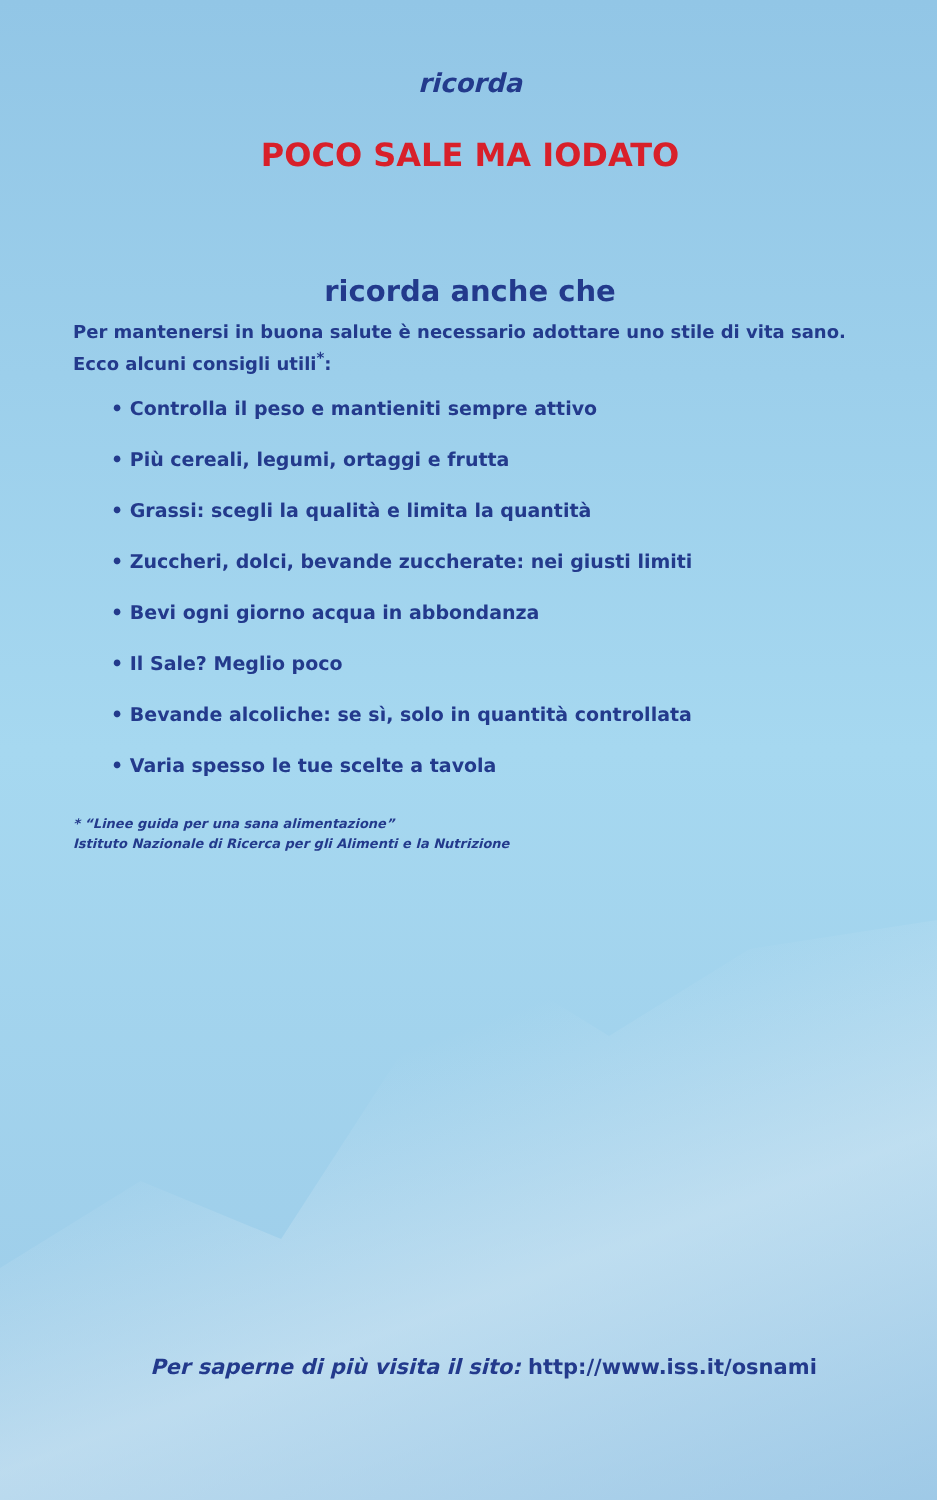ricorda
POCO SALE MA IODATO
ricorda anche che
Per mantenersi in buona salute è necessario adottare uno stile di vita sano. Ecco alcuni consigli utili<sup>*</sup>:
• Controlla il peso e mantieniti sempre attivo
• Più cereali, legumi, ortaggi e frutta
• Grassi: scegli la qualità e limita la quantità
• Zuccheri, dolci, bevande zuccherate: nei giusti limiti
• Bevi ogni giorno acqua in abbondanza
• Il Sale? Meglio poco
• Bevande alcoliche: se sì, solo in quantità controllata
• Varia spesso le tue scelte a tavola
* “Linee guida per una sana alimentazione”
Istituto Nazionale di Ricerca per gli Alimenti e la Nutrizione
Per saperne di più visita il sito: http://www.iss.it/osnami